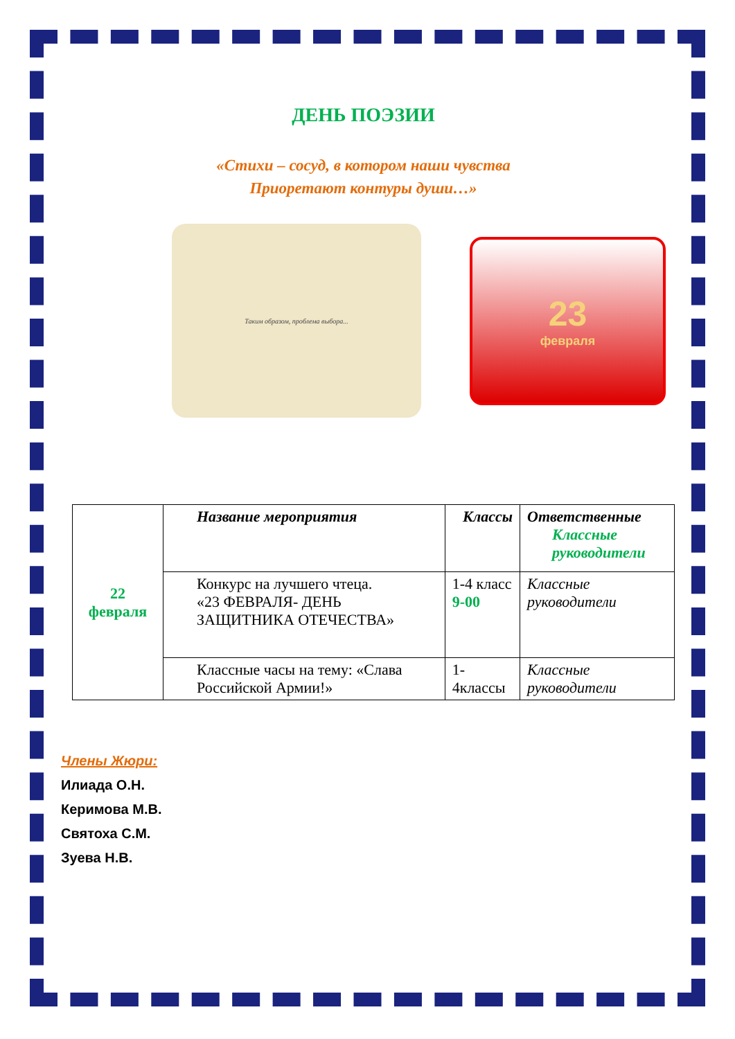ДЕНЬ ПОЭЗИИ
«Стихи – сосуд, в котором наши чувства
Приоретают контуры души…»
Таким образом, проблема выбора...
23
февраля
| 22 февраля | Название мероприятия | Классы | Ответственные Классные руководители |
| | Конкурс на лучшего чтеца. «23 ФЕВРАЛЯ- ДЕНЬ ЗАЩИТНИКА ОТЕЧЕСТВА» | 1-4 класс 9-00 | Классные руководители |
| | Классные часы на тему: «Слава Российской Армии!» | 1-4классы | Классные руководители |
Члены Жюри:
Илиада О.Н.
Керимова М.В.
Святоха С.М.
Зуева Н.В.